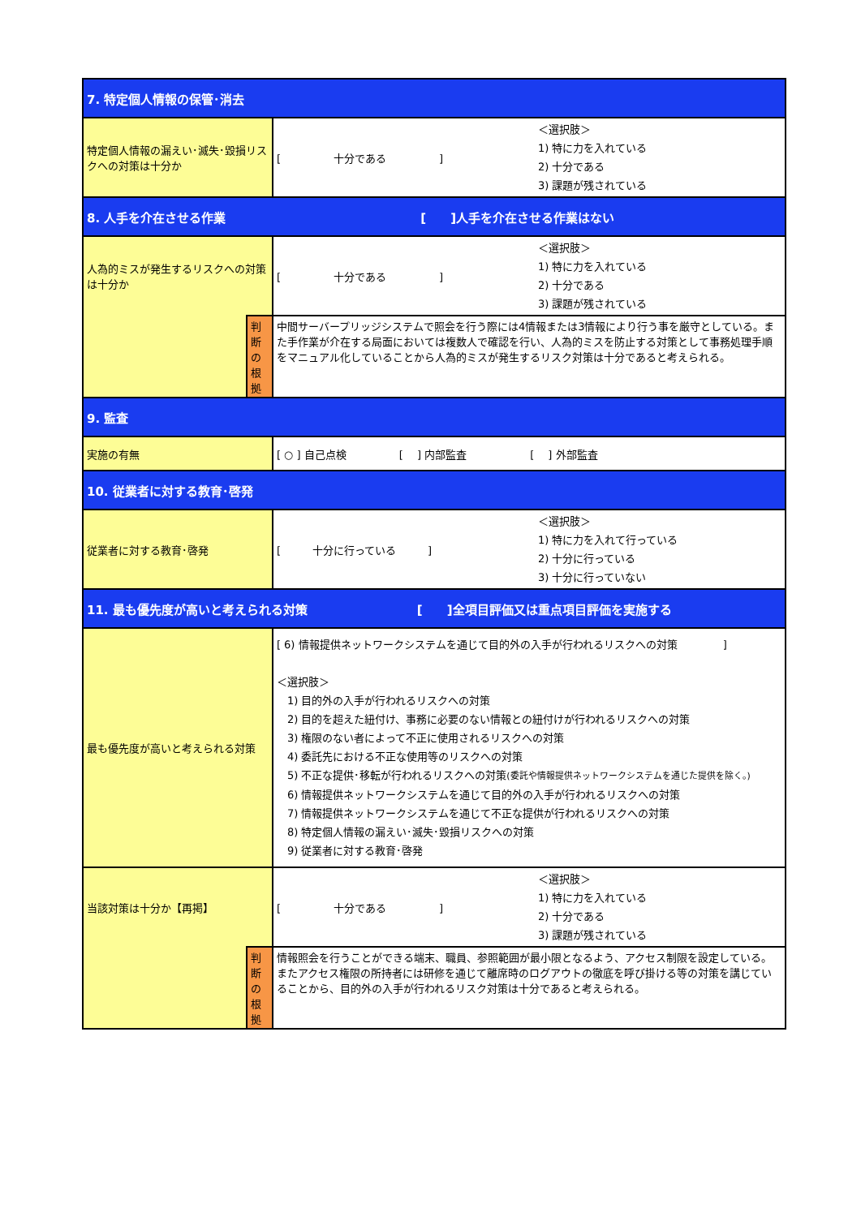| 7. 特定個人情報の保管･消去 | | |
| 特定個人情報の漏えい･滅失･毀損リスクへの対策は十分か | | [ 十分である ] ＜選択肢＞ 1) 特に力を入れている 2) 十分である 3) 課題が残されている |
| 8. 人手を介在させる作業 [ ]人手を介在させる作業はない | | |
| 人為的ミスが発生するリスクへの対策は十分か | | [ 十分である ] ＜選択肢＞ 1) 特に力を入れている 2) 十分である 3) 課題が残されている |
| | 判断の根拠 | 中間サーバープリッジシステムで照会を行う際には4情報または3情報により行う事を厳守としている。また手作業が介在する局面においては複数人で確認を行い、人為的ミスを防止する対策として事務処理手順をマニュアル化していることから人為的ミスが発生するリスク対策は十分であると考えられる。 |
| 9. 監査 | | |
| 実施の有無 | | [ ○ ] 自己点検 [ ] 内部監査 [ ] 外部監査 |
| 10. 従業者に対する教育･啓発 | | |
| 従業者に対する教育･啓発 | | [ 十分に行っている ] ＜選択肢＞ 1) 特に力を入れて行っている 2) 十分に行っている 3) 十分に行っていない |
| 11. 最も優先度が高いと考えられる対策 [ ]全項目評価又は重点項目評価を実施する | | |
| 最も優先度が高いと考えられる対策 | | [ 6) 情報提供ネットワークシステムを通じて目的外の入手が行われるリスクへの対策 ] ＜選択肢＞ 1) 目的外の入手が行われるリスクへの対策 2) 目的を超えた紐付け、事務に必要のない情報との紐付けが行われるリスクへの対策 3) 権限のない者によって不正に使用されるリスクへの対策 4) 委託先における不正な使用等のリスクへの対策 5) 不正な提供･移転が行われるリスクへの対策 (委託や情報提供ネットワークシステムを通じた提供を除く。) 6) 情報提供ネットワークシステムを通じて目的外の入手が行われるリスクへの対策 7) 情報提供ネットワークシステムを通じて不正な提供が行われるリスクへの対策 8) 特定個人情報の漏えい･滅失･毀損リスクへの対策 9) 従業者に対する教育･啓発 |
| 当該対策は十分か【再掲】 | | [ 十分である ] ＜選択肢＞ 1) 特に力を入れている 2) 十分である 3) 課題が残されている |
| | 判断の根拠 | 情報照会を行うことができる端末、職員、参照範囲が最小限となるよう、アクセス制限を設定している。またアクセス権限の所持者には研修を通じて離席時のログアウトの徹底を呼び掛ける等の対策を講じていることから、目的外の入手が行われるリスク対策は十分であると考えられる。 |